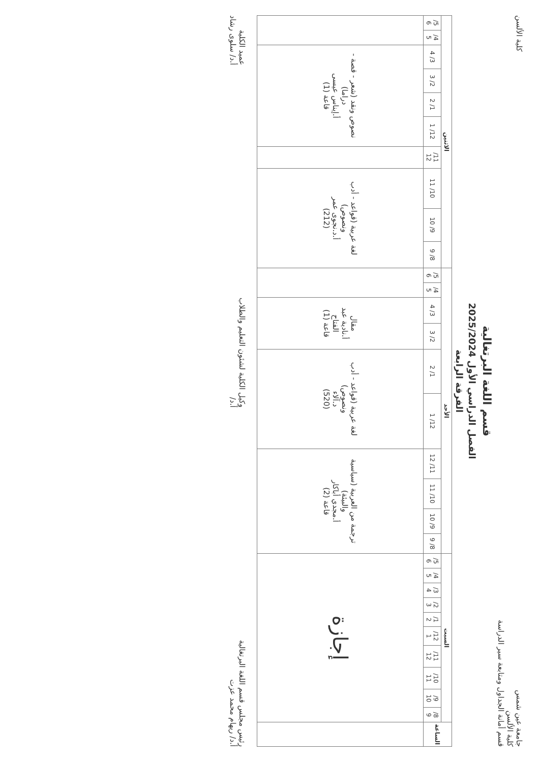جامعة عين شمس
كلية الألسن
قسم أمانة الجداول ومتابعة سير الدراسة
كلية الألسن
قسم اللغة البرتغالية
الفصل الدراسي الأول 2025/2024
الفرقة الرابعة
| الساعة | السبت | | | | | | | | | | الأحد | | | | | | | | | | الاثنين | | | | | | | | | |
| --- | --- | --- | --- | --- | --- | --- | --- | --- | --- | --- | --- | --- | --- | --- | --- | --- | --- | --- | --- | --- | --- | --- | --- | --- | --- | --- | --- | --- | --- | --- |
| | 8/ 9 | 9/ 10 | 10/ 11 | 11/ 12 | 12/ 1 | 1/ 2 | 2/ 3 | 3/ 4 | 4/ 5 | 5/ 6 | 8/ 9 | 9/ 10 | 10/ 11 | 11/ 12 | 12/ 1 | 1/ 2 | 2/ 3 | 3/ 4 | 4/ 5 | 5/ 6 | 8/ 9 | 9/ 10 | 10/ 11 | 11/ 12 | 12/ 1 | 1/ 2 | 2/ 3 | 3/ 4 | 4/ 5 | 5/ 6 |
| | إجازة | | | | | | | | | | ترجمة من العربية (سياسية والبيئة) أ.مجدي أباكار قاعة (2) | | | | لغة عربية (قواعد - أدب ونصوص) د.آلاء (520) | | مقال أ.نادية عبد الفتاح قاعة (1) | | | | لغة عربية (قواعد - أدب ونصوص) أ.د.نجوى عمر (212) | | | | نصوص ونقد (شعر - قصة - دراما) أ.إيناس عيسى قاعة (1) | | | | | |
رئيس مجلس قسم اللغة البرتغالية
أ.د/ ريهام محمد عزت
وكيل الكلية لشئون التعليم والطلاب
أ.د/
عميد الكلية
أ.د/ سلوى رشاد